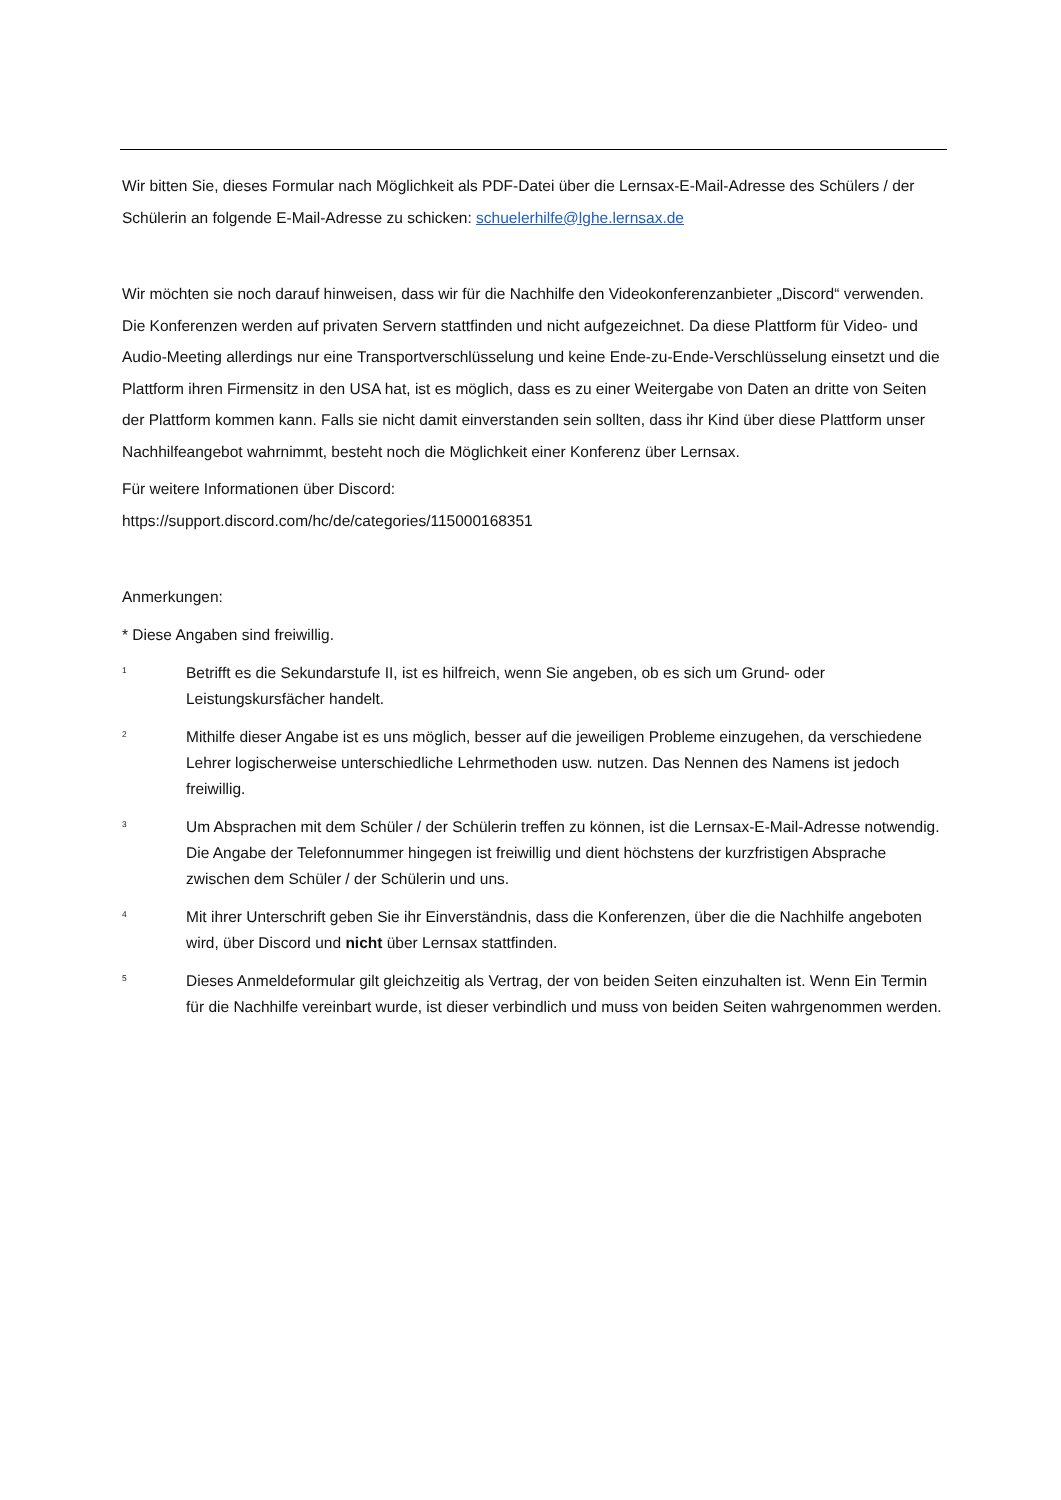Wir bitten Sie, dieses Formular nach Möglichkeit als PDF-Datei über die Lernsax-E-Mail-Adresse des Schülers / der Schülerin an folgende E-Mail-Adresse zu schicken: schuelerhilfe@lghe.lernsax.de
Wir möchten sie noch darauf hinweisen, dass wir für die Nachhilfe den Videokonferenzanbieter „Discord“ verwenden. Die Konferenzen werden auf privaten Servern stattfinden und nicht aufgezeichnet. Da diese Plattform für Video- und Audio-Meeting allerdings nur eine Transportverschlüsselung und keine Ende-zu-Ende-Verschlüsselung einsetzt und die Plattform ihren Firmensitz in den USA hat, ist es möglich, dass es zu einer Weitergabe von Daten an dritte von Seiten der Plattform kommen kann. Falls sie nicht damit einverstanden sein sollten, dass ihr Kind über diese Plattform unser Nachhilfeangebot wahrnimmt, besteht noch die Möglichkeit einer Konferenz über Lernsax.
Für weitere Informationen über Discord:
https://support.discord.com/hc/de/categories/115000168351
Anmerkungen:
* Diese Angaben sind freiwillig.
<sup>1</sup> Betrifft es die Sekundarstufe II, ist es hilfreich, wenn Sie angeben, ob es sich um Grund- oder Leistungskursfächer handelt.
<sup>2</sup> Mithilfe dieser Angabe ist es uns möglich, besser auf die jeweiligen Probleme einzugehen, da verschiedene Lehrer logischerweise unterschiedliche Lehrmethoden usw. nutzen. Das Nennen des Namens ist jedoch freiwillig.
<sup>3</sup> Um Absprachen mit dem Schüler / der Schülerin treffen zu können, ist die Lernsax-E-Mail-Adresse notwendig. Die Angabe der Telefonnummer hingegen ist freiwillig und dient höchstens der kurzfristigen Absprache zwischen dem Schüler / der Schülerin und uns.
<sup>4</sup> Mit ihrer Unterschrift geben Sie ihr Einverständnis, dass die Konferenzen, über die die Nachhilfe angeboten wird, über Discord und nicht über Lernsax stattfinden.
<sup>5</sup> Dieses Anmeldeformular gilt gleichzeitig als Vertrag, der von beiden Seiten einzuhalten ist. Wenn Ein Termin für die Nachhilfe vereinbart wurde, ist dieser verbindlich und muss von beiden Seiten wahrgenommen werden.